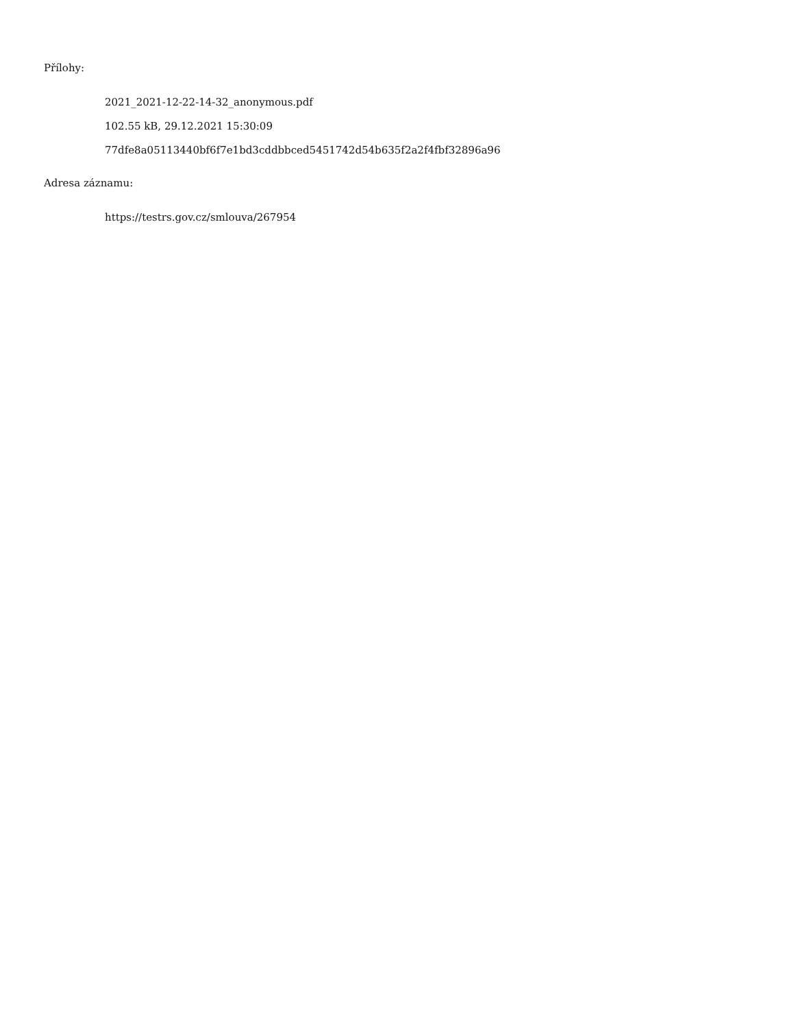Přílohy:
2021_2021-12-22-14-32_anonymous.pdf
102.55 kB, 29.12.2021 15:30:09
77dfe8a05113440bf6f7e1bd3cddbbced5451742d54b635f2a2f4fbf32896a96
Adresa záznamu:
https://testrs.gov.cz/smlouva/267954